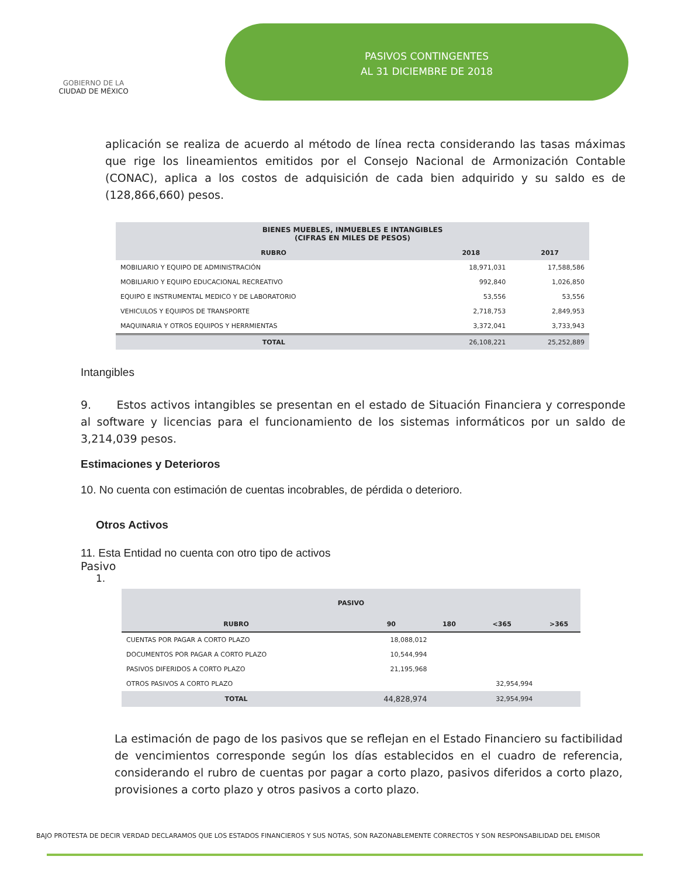GOBIERNO DE LA
CIUDAD DE MÉXICO
PASIVOS CONTINGENTES
AL 31 DICIEMBRE DE 2018
aplicación se realiza de acuerdo al método de línea recta considerando las tasas máximas que rige los lineamientos emitidos por el Consejo Nacional de Armonización Contable (CONAC), aplica a los costos de adquisición de cada bien adquirido y su saldo es de (128,866,660) pesos.
| BIENES MUEBLES, INMUEBLES E INTANGIBLES (CIFRAS EN MILES DE PESOS) | | |
| --- | --- | --- |
| RUBRO | 2018 | 2017 |
| MOBILIARIO Y EQUIPO DE ADMINISTRACIÓN | 18,971,031 | 17,588,586 |
| MOBILIARIO Y EQUIPO EDUCACIONAL RECREATIVO | 992,840 | 1,026,850 |
| EQUIPO E INSTRUMENTAL MEDICO Y DE LABORATORIO | 53,556 | 53,556 |
| VEHICULOS Y EQUIPOS DE TRANSPORTE | 2,718,753 | 2,849,953 |
| MAQUINARIA Y OTROS EQUIPOS Y HERRMIENTAS | 3,372,041 | 3,733,943 |
| TOTAL | 26,108,221 | 25,252,889 |
Intangibles
9. Estos activos intangibles se presentan en el estado de Situación Financiera y corresponde al software y licencias para el funcionamiento de los sistemas informáticos por un saldo de 3,214,039 pesos.
Estimaciones y Deterioros
10. No cuenta con estimación de cuentas incobrables, de pérdida o deterioro.
Otros Activos
11. Esta Entidad no cuenta con otro tipo de activos
Pasivo
1.
| PASIVO | | | | |
| --- | --- | --- | --- | --- |
| RUBRO | 90 | 180 | <365 | >365 |
| CUENTAS POR PAGAR A CORTO PLAZO | 18,088,012 | | | |
| DOCUMENTOS POR PAGAR A CORTO PLAZO | 10,544,994 | | | |
| PASIVOS DIFERIDOS A CORTO PLAZO | 21,195,968 | | | |
| OTROS PASIVOS A CORTO PLAZO | | | 32,954,994 | |
| TOTAL | 44,828,974 | | 32,954,994 | |
La estimación de pago de los pasivos que se reflejan en el Estado Financiero su factibilidad de vencimientos corresponde según los días establecidos en el cuadro de referencia, considerando el rubro de cuentas por pagar a corto plazo, pasivos diferidos a corto plazo, provisiones a corto plazo y otros pasivos a corto plazo.
BAJO PROTESTA DE DECIR VERDAD DECLARAMOS QUE LOS ESTADOS FINANCIEROS Y SUS NOTAS, SON RAZONABLEMENTE CORRECTOS Y SON RESPONSABILIDAD DEL EMISOR